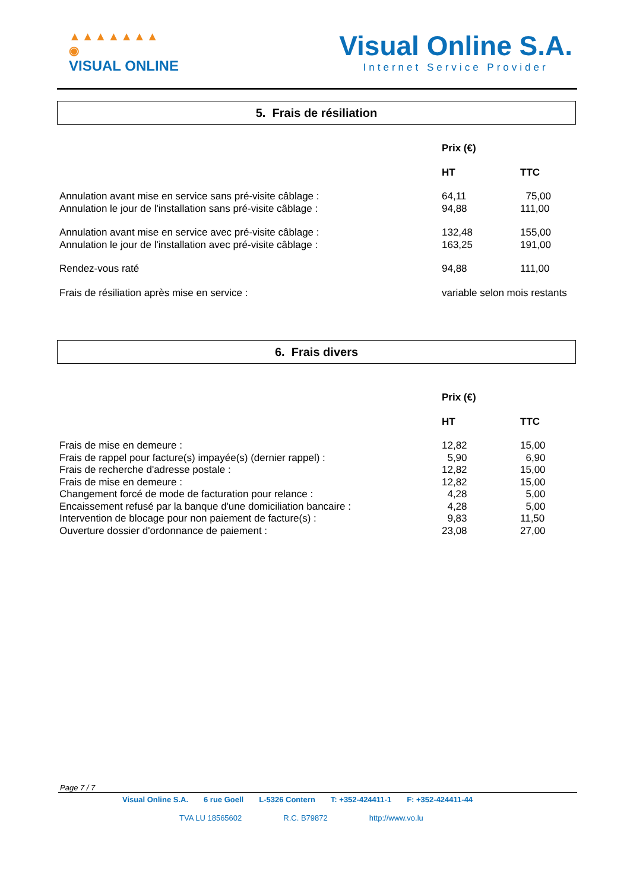▲▲▲▲▲▲▲
◉
VISUAL ONLINE
Visual Online S.A.
Internet Service Provider
5. Frais de résiliation
| | Prix (€) | |
| | HT | TTC |
| Annulation avant mise en service sans pré-visite câblage : | 64,11 | 75,00 |
| Annulation le jour de l'installation sans pré-visite câblage : | 94,88 | 111,00 |
| Annulation avant mise en service avec pré-visite câblage : | 132,48 | 155,00 |
| Annulation le jour de l'installation avec pré-visite câblage : | 163,25 | 191,00 |
| Rendez-vous raté | 94,88 | 111,00 |
| Frais de résiliation après mise en service : | variable selon mois restants | |
6. Frais divers
| | Prix (€) | |
| | HT | TTC |
| Frais de mise en demeure : | 12,82 | 15,00 |
| Frais de rappel pour facture(s) impayée(s) (dernier rappel) : | 5,90 | 6,90 |
| Frais de recherche d'adresse postale : | 12,82 | 15,00 |
| Frais de mise en demeure : | 12,82 | 15,00 |
| Changement forcé de mode de facturation pour relance : | 4,28 | 5,00 |
| Encaissement refusé par la banque d'une domiciliation bancaire : | 4,28 | 5,00 |
| Intervention de blocage pour non paiement de facture(s) : | 9,83 | 11,50 |
| Ouverture dossier d'ordonnance de paiement : | 23,08 | 27,00 |
Page 7 / 7
Visual Online S.A. 6 rue Goell L-5326 Contern T: +352-424411-1 F: +352-424411-44
TVA LU 18565602 R.C. B79872 http://www.vo.lu